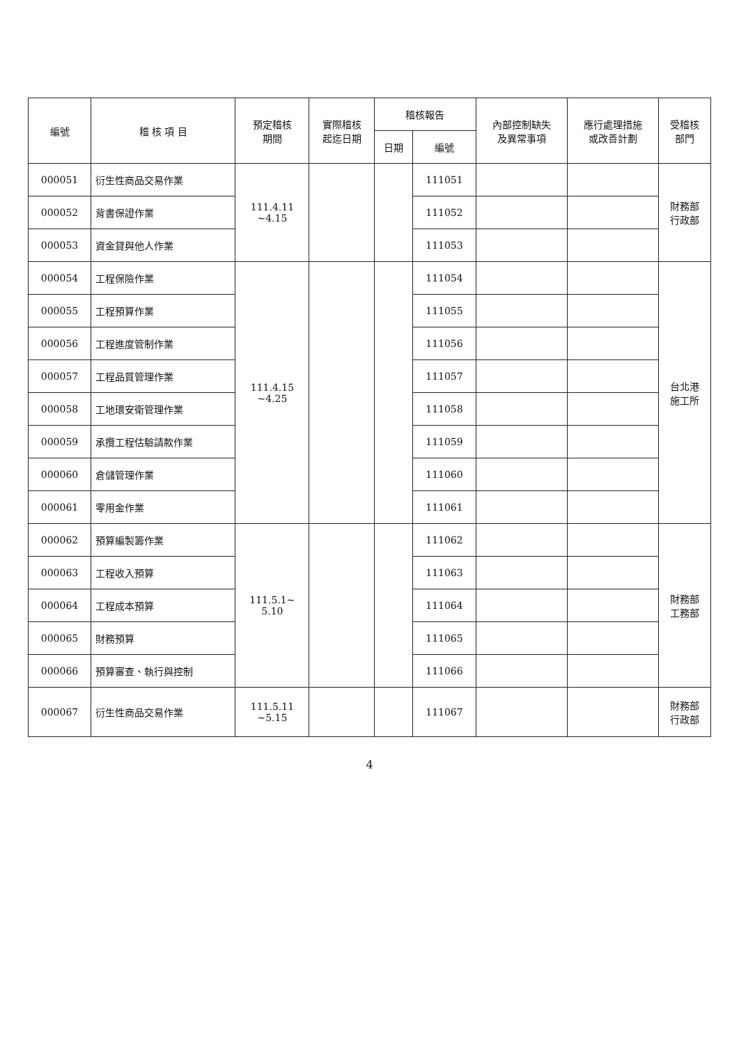| 編號 | 稽 核 項 目 | 預定稽核 期間 | 實際稽核 起迄日期 | 稽核報告 | | 內部控制缺失 及異常事項 | 應行處理措施 或改善計劃 | 受稽核 部門 |
| --- | --- | --- | --- | --- | --- | --- | --- | --- |
| | | | | 日期 | 編號 | | | |
| 000051 | 衍生性商品交易作業 | 111.4.11 ~4.15 | | | 111051 | | | 財務部 行政部 |
| 000052 | 背書保證作業 | | | | 111052 | | | |
| 000053 | 資金貸與他人作業 | | | | 111053 | | | |
| 000054 | 工程保險作業 | 111.4.15 ~4.25 | | | 111054 | | | 台北港 施工所 |
| 000055 | 工程預算作業 | | | | 111055 | | | |
| 000056 | 工程進度管制作業 | | | | 111056 | | | |
| 000057 | 工程品質管理作業 | | | | 111057 | | | |
| 000058 | 工地環安衛管理作業 | | | | 111058 | | | |
| 000059 | 承攬工程估驗請款作業 | | | | 111059 | | | |
| 000060 | 倉儲管理作業 | | | | 111060 | | | |
| 000061 | 零用金作業 | | | | 111061 | | | |
| 000062 | 預算編製籌作業 | 111.5.1~ 5.10 | | | 111062 | | | 財務部 工務部 |
| 000063 | 工程收入預算 | | | | 111063 | | | |
| 000064 | 工程成本預算 | | | | 111064 | | | |
| 000065 | 財務預算 | | | | 111065 | | | |
| 000066 | 預算審查、執行與控制 | | | | 111066 | | | |
| 000067 | 衍生性商品交易作業 | 111.5.11 ~5.15 | | | 111067 | | | 財務部 行政部 |
4